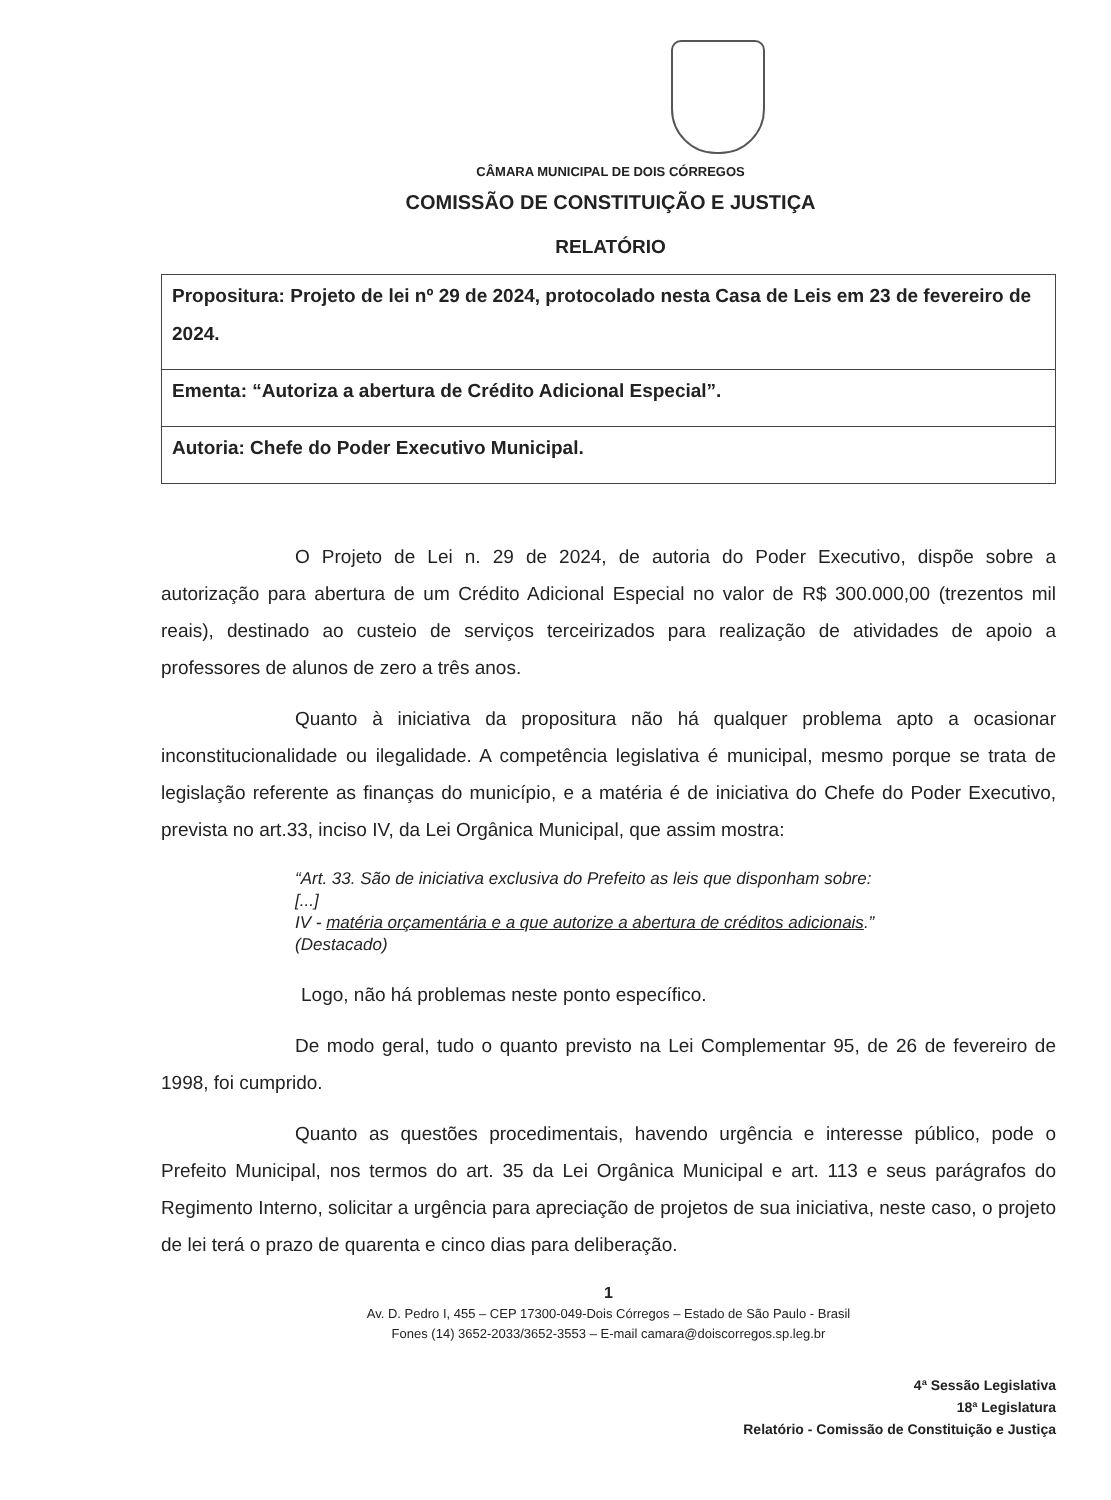CÂMARA MUNICIPAL DE DOIS CÓRREGOS
COMISSÃO DE CONSTITUIÇÃO E JUSTIÇA
RELATÓRIO
| Propositura: Projeto de lei nº 29 de 2024, protocolado nesta Casa de Leis em 23 de fevereiro de 2024. |
| Ementa: “Autoriza a abertura de Crédito Adicional Especial”. |
| Autoria: Chefe do Poder Executivo Municipal. |
O Projeto de Lei n. 29 de 2024, de autoria do Poder Executivo, dispõe sobre a autorização para abertura de um Crédito Adicional Especial no valor de R$ 300.000,00 (trezentos mil reais), destinado ao custeio de serviços terceirizados para realização de atividades de apoio a professores de alunos de zero a três anos.
Quanto à iniciativa da propositura não há qualquer problema apto a ocasionar inconstitucionalidade ou ilegalidade. A competência legislativa é municipal, mesmo porque se trata de legislação referente as finanças do município, e a matéria é de iniciativa do Chefe do Poder Executivo, prevista no art.33, inciso IV, da Lei Orgânica Municipal, que assim mostra:
“Art. 33. São de iniciativa exclusiva do Prefeito as leis que disponham sobre:
[...]
IV - matéria orçamentária e a que autorize a abertura de créditos adicionais.”
(Destacado)
Logo, não há problemas neste ponto específico.
De modo geral, tudo o quanto previsto na Lei Complementar 95, de 26 de fevereiro de 1998, foi cumprido.
Quanto as questões procedimentais, havendo urgência e interesse público, pode o Prefeito Municipal, nos termos do art. 35 da Lei Orgânica Municipal e art. 113 e seus parágrafos do Regimento Interno, solicitar a urgência para apreciação de projetos de sua iniciativa, neste caso, o projeto de lei terá o prazo de quarenta e cinco dias para deliberação.
1
Av. D. Pedro I, 455 – CEP 17300-049-Dois Córregos – Estado de São Paulo - Brasil
Fones (14) 3652-2033/3652-3553 – E-mail camara@doiscorregos.sp.leg.br
4ª Sessão Legislativa
18ª Legislatura
Relatório - Comissão de Constituição e Justiça